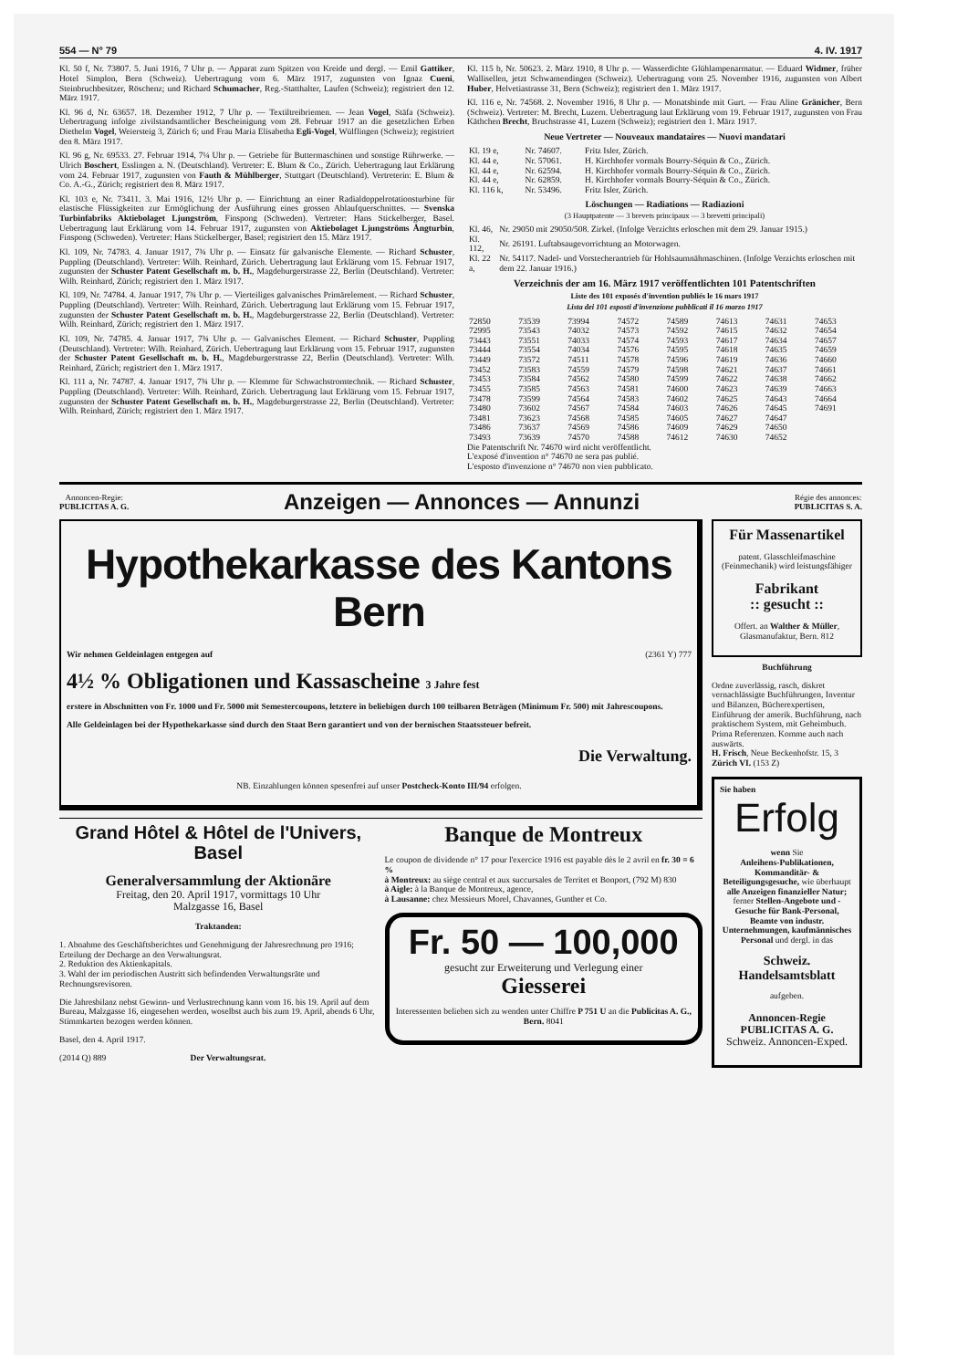554 — N° 79 4. IV. 1917
Kl. 50 f, Nr. 73807. 5. Juni 1916, 7 Uhr p. — Apparat zum Spitzen von Kreide und dergl. — Emil Gattiker, Hotel Simplon, Bern (Schweiz). Uebertragung vom 6. März 1917, zugunsten von Ignaz Cueni, Steinbruchbesitzer, Röschenz; und Richard Schumacher, Reg.-Statthalter, Laufen (Schweiz); registriert den 12. März 1917.
Kl. 96 d, Nr. 63657. 18. Dezember 1912, 7 Uhr p. — Textiltreibriemen. — Jean Vogel, Stäfa (Schweiz). Uebertragung infolge zivilstandsamtlicher Bescheinigung vom 28. Februar 1917 an die gesetzlichen Erben Diethelm Vogel, Weiersteig 3, Zürich 6; und Frau Maria Elisabetha Egli-Vogel, Wülflingen (Schweiz); registriert den 8. März 1917.
Kl. 96 g, Nr. 69533. 27. Februar 1914, 7¼ Uhr p. — Getriebe für Buttermaschinen und sonstige Rührwerke. — Ulrich Boschert, Esslingen a. N. (Deutschland). Vertreter: E. Blum & Co., Zürich. Uebertragung laut Erklärung vom 24. Februar 1917, zugunsten von Fauth & Mühlberger, Stuttgart (Deutschland). Vertreterin: E. Blum & Co. A.-G., Zürich; registriert den 8. März 1917.
Kl. 103 e, Nr. 73411. 3. Mai 1916, 12½ Uhr p. — Einrichtung an einer Radialdoppelrotationsturbine für elastische Flüssigkeiten zur Ermöglichung der Ausführung eines grossen Ablaufquerschnittes. — Svenska Turbinfabriks Aktiebolaget Ljungström, Finspong (Schweden). Vertreter: Hans Stickelberger, Basel. Uebertragung laut Erklärung vom 14. Februar 1917, zugunsten von Aktiebolaget Ljungströms Ångturbin, Finspong (Schweden). Vertreter: Hans Stickelberger, Basel; registriert den 15. März 1917.
Kl. 109, Nr. 74783. 4. Januar 1917, 7¾ Uhr p. — Einsatz für galvanische Elemente. — Richard Schuster, Puppling (Deutschland). Vertreter: Wilh. Reinhard, Zürich. Uebertragung laut Erklärung vom 15. Februar 1917, zugunsten der Schuster Patent Gesellschaft m. b. H., Magdeburgerstrasse 22, Berlin (Deutschland). Vertreter: Wilh. Reinhard, Zürich; registriert den 1. März 1917.
Kl. 109, Nr. 74784. 4. Januar 1917, 7¾ Uhr p. — Vierteiliges galvanisches Primärelement. — Richard Schuster, Puppling (Deutschland). Vertreter: Wilh. Reinhard, Zürich. Uebertragung laut Erklärung vom 15. Februar 1917, zugunsten der Schuster Patent Gesellschaft m. b. H., Magdeburgerstrasse 22, Berlin (Deutschland). Vertreter: Wilh. Reinhard, Zürich; registriert den 1. März 1917.
Kl. 109, Nr. 74785. 4. Januar 1917, 7¾ Uhr p. — Galvanisches Element. — Richard Schuster, Puppling (Deutschland). Vertreter: Wilh. Reinhard, Zürich. Uebertragung laut Erklärung vom 15. Februar 1917, zugunsten der Schuster Patent Gesellschaft m. b. H., Magdeburgerstrasse 22, Berlin (Deutschland). Vertreter: Wilh. Reinhard, Zürich; registriert den 1. März 1917.
Kl. 111 a, Nr. 74787. 4. Januar 1917, 7¾ Uhr p. — Klemme für Schwachstromtechnik. — Richard Schuster, Puppling (Deutschland). Vertreter: Wilh. Reinhard, Zürich. Uebertragung laut Erklärung vom 15. Februar 1917, zugunsten der Schuster Patent Gesellschaft m. b. H., Magdeburgerstrasse 22, Berlin (Deutschland). Vertreter: Wilh. Reinhard, Zürich; registriert den 1. März 1917.
Kl. 115 b, Nr. 50623. 2. März 1910, 8 Uhr p. — Wasserdichte Glühlampenarmatur. — Eduard Widmer, früher Wallisellen, jetzt Schwamendingen (Schweiz). Uebertragung vom 25. November 1916, zugunsten von Albert Huber, Helvetiastrasse 31, Bern (Schweiz); registriert den 1. März 1917.
Kl. 116 e, Nr. 74568. 2. November 1916, 8 Uhr p. — Monatsbinde mit Gurt. — Frau Aline Gränicher, Bern (Schweiz). Vertreter: M. Brecht, Luzern. Uebertragung laut Erklärung vom 19. Februar 1917, zugunsten von Frau Käthchen Brecht, Bruchstrasse 41, Luzern (Schweiz); registriert den 1. März 1917.
Neue Vertreter — Nouveaux mandataires — Nuovi mandatari
| Kl. 19 e, | Nr. 74607. | Fritz Isler, Zürich. |
| Kl. 44 e, | Nr. 57061. | H. Kirchhofer vormals Bourry-Séquin & Co., Zürich. |
| Kl. 44 e, | Nr. 62594. | H. Kirchhofer vormals Bourry-Séquin & Co., Zürich. |
| Kl. 44 e, | Nr. 62859. | H. Kirchhofer vormals Bourry-Séquin & Co., Zürich. |
| Kl. 116 k, | Nr. 53496. | Fritz Isler, Zürich. |
Löschungen — Radiations — Radiazioni
(3 Hauptpatente — 3 brevets principaux — 3 brevetti principali)
| Kl. 46, | Nr. 29050 mit 29050/508. Zirkel. (Infolge Verzichts erloschen mit dem 29. Januar 1915.) |
| Kl. 112, | Nr. 26191. Luftabsaugevorrichtung an Motorwagen. |
| Kl. 22 a, | Nr. 54117. Nadel- und Vorstecherantrieb für Hohlsaumnähmaschinen. (Infolge Verzichts erloschen mit dem 22. Januar 1916.) |
Verzeichnis der am 16. März 1917 veröffentlichten 101 Patentschriften
Liste des 101 exposés d'invention publiés le 16 mars 1917
Lista dei 101 esposti d'invenzione pubblicati il 16 marzo 1917
| 72850 | 73539 | 73994 | 74572 | 74589 | 74613 | 74631 | 74653 |
| 72995 | 73543 | 74032 | 74573 | 74592 | 74615 | 74632 | 74654 |
| 73443 | 73551 | 74033 | 74574 | 74593 | 74617 | 74634 | 74657 |
| 73444 | 73554 | 74034 | 74576 | 74595 | 74618 | 74635 | 74659 |
| 73449 | 73572 | 74511 | 74578 | 74596 | 74619 | 74636 | 74660 |
| 73452 | 73583 | 74559 | 74579 | 74598 | 74621 | 74637 | 74661 |
| 73453 | 73584 | 74562 | 74580 | 74599 | 74622 | 74638 | 74662 |
| 73455 | 73585 | 74563 | 74581 | 74600 | 74623 | 74639 | 74663 |
| 73478 | 73599 | 74564 | 74583 | 74602 | 74625 | 74643 | 74664 |
| 73480 | 73602 | 74567 | 74584 | 74603 | 74626 | 74645 | 74691 |
| 73481 | 73623 | 74568 | 74585 | 74605 | 74627 | 74647 | |
| 73486 | 73637 | 74569 | 74586 | 74609 | 74629 | 74650 | |
| 73493 | 73639 | 74570 | 74588 | 74612 | 74630 | 74652 | |
Die Patentschrift Nr. 74670 wird nicht veröffentlicht.
L'exposé d'invention n° 74670 ne sera pas publié.
L'esposto d'invenzione n° 74670 non vien pubblicato.
Annoncen-Regie:
PUBLICITAS A. G. Anzeigen — Annonces — Annunzi Régie des annonces:
PUBLICITAS S. A.
Hypothekarkasse des Kantons Bern
Wir nehmen Geldeinlagen entgegen auf (2361 Y) 777
4½ % Obligationen und Kassascheine 3 Jahre fest
erstere in Abschnitten von Fr. 1000 und Fr. 5000 mit Semestercoupons, letztere in beliebigen durch 100 teilbaren Beträgen (Minimum Fr. 500) mit Jahrescoupons.
Alle Geldeinlagen bei der Hypothekarkasse sind durch den Staat Bern garantiert und von der bernischen Staatssteuer befreit.
Die Verwaltung.
NB. Einzahlungen können spesenfrei auf unser Postcheck-Konto III/94 erfolgen.
Grand Hôtel & Hôtel de l'Univers, Basel
Generalversammlung der Aktionäre
Freitag, den 20. April 1917, vormittags 10 Uhr
Malzgasse 16, Basel
Traktanden:
1. Abnahme des Geschäftsberichtes und Genehmigung der Jahresrechnung pro 1916; Erteilung der Decharge an den Verwaltungsrat.
2. Reduktion des Aktienkapitals.
3. Wahl der im periodischen Austritt sich befindenden Verwaltungsräte und Rechnungsrevisoren.
Die Jahresbilanz nebst Gewinn- und Verlustrechnung kann vom 16. bis 19. April auf dem Bureau, Malzgasse 16, eingesehen werden, woselbst auch bis zum 19. April, abends 6 Uhr, Stimmkarten bezogen werden können.
Basel, den 4. April 1917.
(2014 Q) 889 Der Verwaltungsrat.
Banque de Montreux
Le coupon de dividende n° 17 pour l'exercice 1916 est payable dès le 2 avril en fr. 30 = 6 %
à Montreux: au siège central et aux succursales de Territet et Bonport, (792 M) 830
à Aigle: à la Banque de Montreux, agence,
à Lausanne: chez Messieurs Morel, Chavannes, Gunther et Co.
Fr. 50 — 100,000
gesucht zur Erweiterung und Verlegung einer
Giesserei
Interessenten belieben sich zu wenden unter Chiffre P 751 U an die Publicitas A. G., Bern. 8041
Für Massenartikel
patent. Glasschleifmaschine (Feinmechanik) wird leistungsfähiger
Fabrikant
:: gesucht ::
Offert. an Walther & Müller, Glasmanufaktur, Bern. 812
Buchführung
Ordne zuverlässig, rasch, diskret vernachlässigte Buchführungen, Inventur und Bilanzen, Bücherexpertisen, Einführung der amerik. Buchführung, nach praktischem System, mit Geheimbuch. Prima Referenzen. Komme auch nach auswärts.
H. Frisch, Neue Beckenhofstr. 15, 3 Zürich VI. (153 Z)
Sie haben
Erfolg
wenn Sie
Anleihens-Publikationen, Kommanditär- & Beteiligungsgesuche, wie überhaupt alle Anzeigen finanzieller Natur; ferner Stellen-Angebote und -Gesuche für Bank-Personal, Beamte von industr. Unternehmungen, kaufmännisches Personal und dergl. in das
Schweiz. Handelsamtsblatt
aufgeben.
Annoncen-Regie
PUBLICITAS A. G.
Schweiz. Annoncen-Exped.